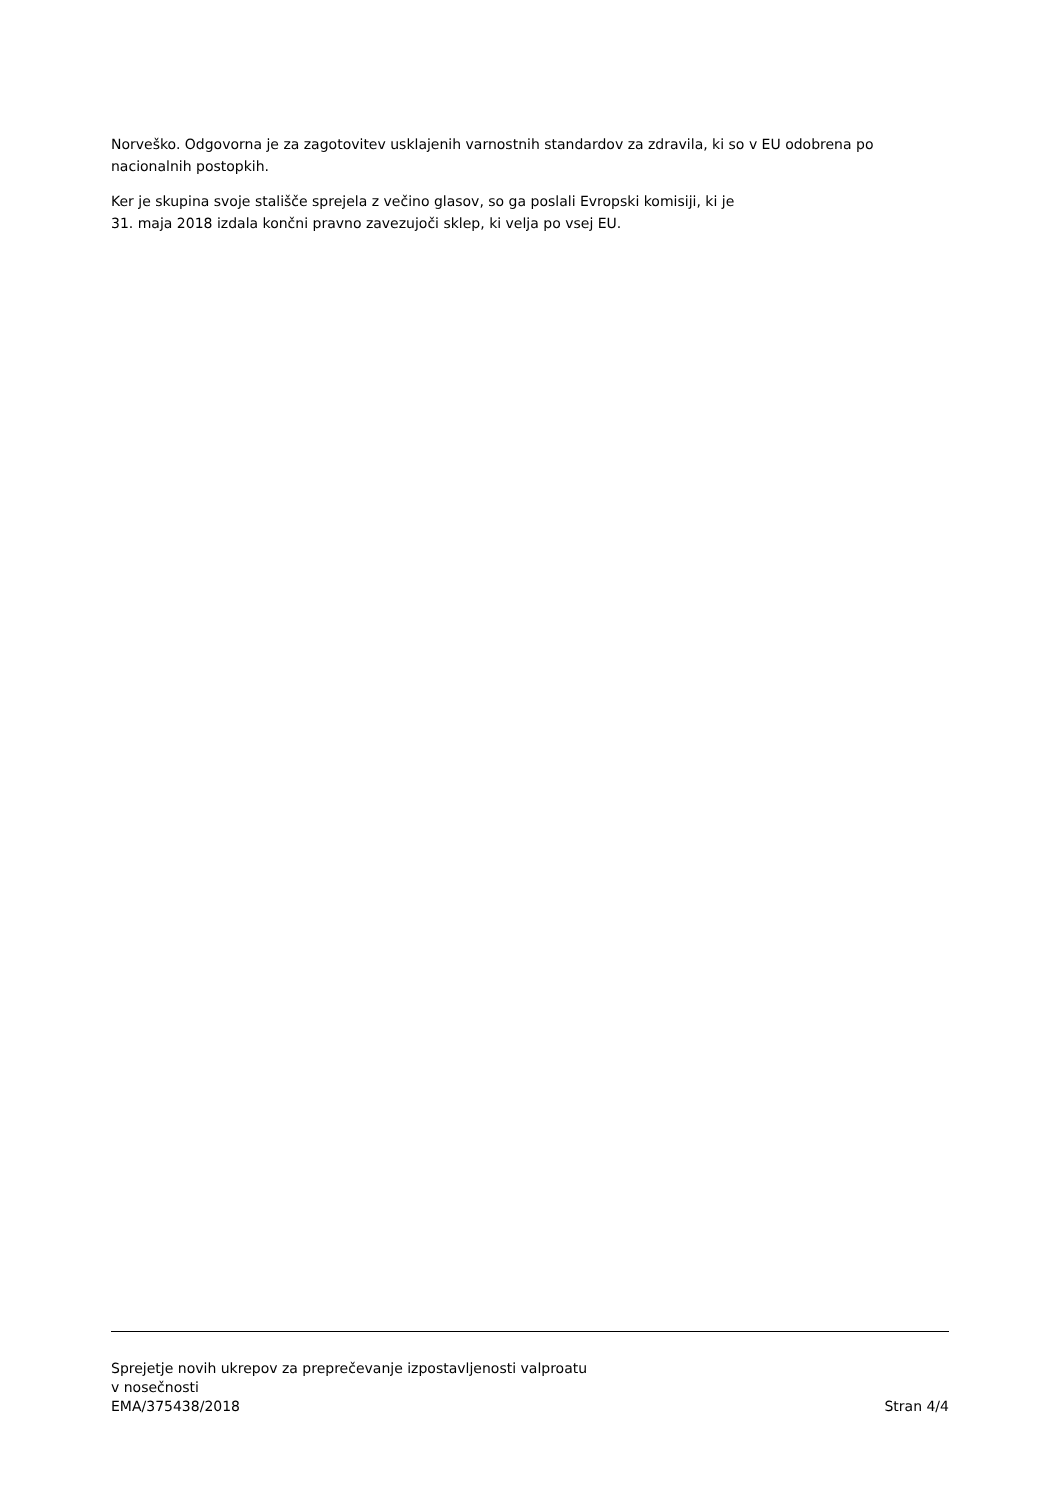Norveško. Odgovorna je za zagotovitev usklajenih varnostnih standardov za zdravila, ki so v EU odobrena po nacionalnih postopkih.
Ker je skupina svoje stališče sprejela z večino glasov, so ga poslali Evropski komisiji, ki je
31. maja 2018 izdala končni pravno zavezujoči sklep, ki velja po vsej EU.
Sprejetje novih ukrepov za preprečevanje izpostavljenosti valproatu
v nosečnosti
EMA/375438/2018
Stran 4/4